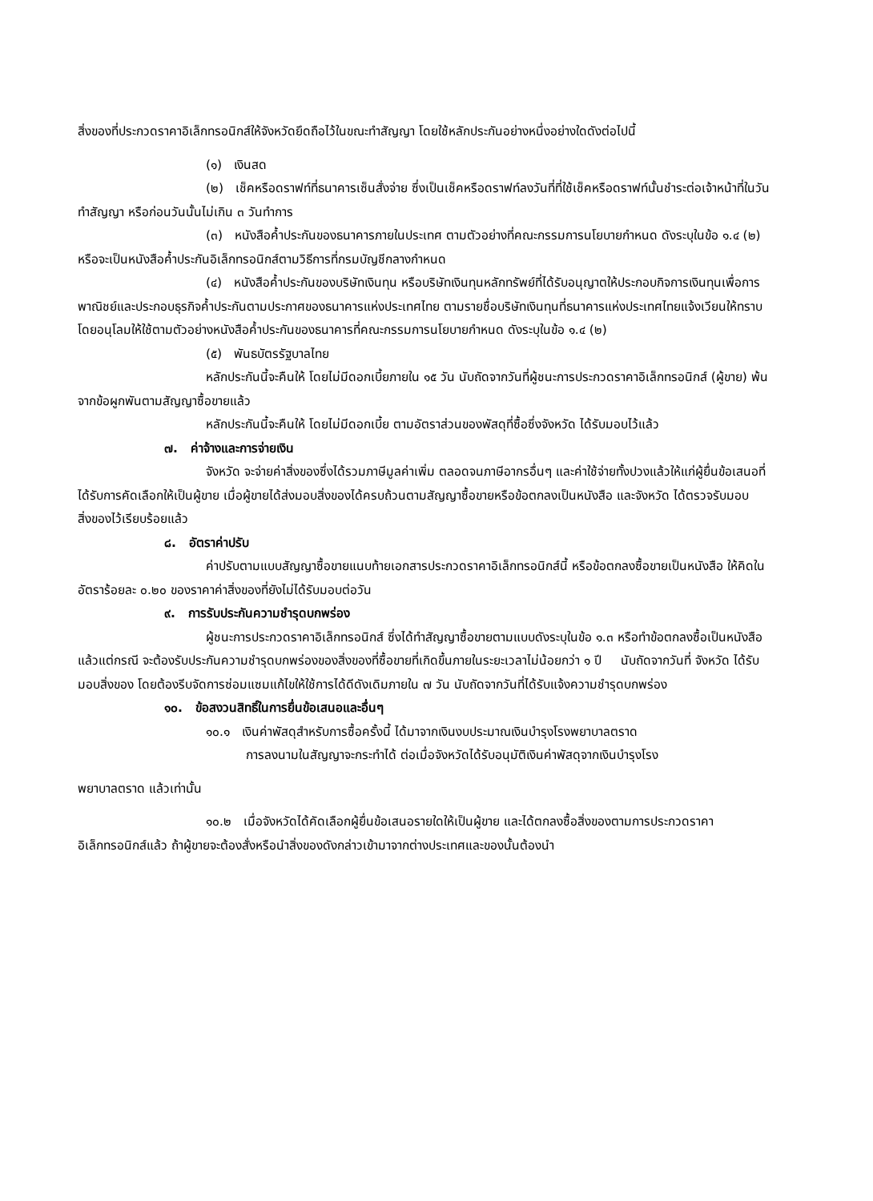สิ่งของที่ประกวดราคาอิเล็กทรอนิกส์ให้จังหวัดยึดถือไว้ในขณะทำสัญญา โดยใช้หลักประกันอย่างหนึ่งอย่างใดดังต่อไปนี้
(๑) เงินสด
(๒) เช็คหรือดราฟท์ที่ธนาคารเซ็นสั่งจ่าย ซึ่งเป็นเช็คหรือดราฟท์ลงวันที่ที่ใช้เช็คหรือดราฟท์นั้นชำระต่อเจ้าหน้าที่ในวันทำสัญญา หรือก่อนวันนั้นไม่เกิน ๓ วันทำการ
(๓) หนังสือค้ำประกันของธนาคารภายในประเทศ ตามตัวอย่างที่คณะกรรมการนโยบายกำหนด ดังระบุในข้อ ๑.๔ (๒) หรือจะเป็นหนังสือค้ำประกันอิเล็กทรอนิกส์ตามวิธีการที่กรมบัญชีกลางกำหนด
(๔) หนังสือค้ำประกันของบริษัทเงินทุน หรือบริษัทเงินทุนหลักทรัพย์ที่ได้รับอนุญาตให้ประกอบกิจการเงินทุนเพื่อการพาณิชย์และประกอบธุรกิจค้ำประกันตามประกาศของธนาคารแห่งประเทศไทย ตามรายชื่อบริษัทเงินทุนที่ธนาคารแห่งประเทศไทยแจ้งเวียนให้ทราบ โดยอนุโลมให้ใช้ตามตัวอย่างหนังสือค้ำประกันของธนาคารที่คณะกรรมการนโยบายกำหนด ดังระบุในข้อ ๑.๔ (๒)
(๕) พันธบัตรรัฐบาลไทย
หลักประกันนี้จะคืนให้ โดยไม่มีดอกเบี้ยภายใน ๑๕ วัน นับถัดจากวันที่ผู้ชนะการประกวดราคาอิเล็กทรอนิกส์ (ผู้ขาย) พ้นจากข้อผูกพันตามสัญญาซื้อขายแล้ว
หลักประกันนี้จะคืนให้ โดยไม่มีดอกเบี้ย ตามอัตราส่วนของพัสดุที่ซื้อซึ่งจังหวัด ได้รับมอบไว้แล้ว
๗. ค่าจ้างและการจ่ายเงิน
จังหวัด จะจ่ายค่าสิ่งของซึ่งได้รวมภาษีมูลค่าเพิ่ม ตลอดจนภาษีอากรอื่นๆ และค่าใช้จ่ายทั้งปวงแล้วให้แก่ผู้ยื่นข้อเสนอที่ได้รับการคัดเลือกให้เป็นผู้ขาย เมื่อผู้ขายได้ส่งมอบสิ่งของได้ครบถ้วนตามสัญญาซื้อขายหรือข้อตกลงเป็นหนังสือ และจังหวัด ได้ตรวจรับมอบสิ่งของไว้เรียบร้อยแล้ว
๘. อัตราค่าปรับ
ค่าปรับตามแบบสัญญาซื้อขายแนบท้ายเอกสารประกวดราคาอิเล็กทรอนิกส์นี้ หรือข้อตกลงซื้อขายเป็นหนังสือ ให้คิดในอัตราร้อยละ ๐.๒๐ ของราคาค่าสิ่งของที่ยังไม่ได้รับมอบต่อวัน
๙. การรับประกันความชำรุดบกพร่อง
ผู้ชนะการประกวดราคาอิเล็กทรอนิกส์ ซึ่งได้ทำสัญญาซื้อขายตามแบบดังระบุในข้อ ๑.๓ หรือทำข้อตกลงซื้อเป็นหนังสือ แล้วแต่กรณี จะต้องรับประกันความชำรุดบกพร่องของสิ่งของที่ซื้อขายที่เกิดขึ้นภายในระยะเวลาไม่น้อยกว่า ๑ ปี นับถัดจากวันที่ จังหวัด ได้รับมอบสิ่งของ โดยต้องรีบจัดการซ่อมแซมแก้ไขให้ใช้การได้ดีดังเดิมภายใน ๗ วัน นับถัดจากวันที่ได้รับแจ้งความชำรุดบกพร่อง
๑๐. ข้อสงวนสิทธิ์ในการยื่นข้อเสนอและอื่นๆ
๑๐.๑ เงินค่าพัสดุสำหรับการซื้อครั้งนี้ ได้มาจากเงินงบประมาณเงินบำรุงโรงพยาบาลตราด
การลงนามในสัญญาจะกระทำได้ ต่อเมื่อจังหวัดได้รับอนุมัติเงินค่าพัสดุจากเงินบำรุงโรง
พยาบาลตราด แล้วเท่านั้น
๑๐.๒ เมื่อจังหวัดได้คัดเลือกผู้ยื่นข้อเสนอรายใดให้เป็นผู้ขาย และได้ตกลงซื้อสิ่งของตามการประกวดราคาอิเล็กทรอนิกส์แล้ว ถ้าผู้ขายจะต้องสั่งหรือนำสิ่งของดังกล่าวเข้ามาจากต่างประเทศและของนั้นต้องนำ